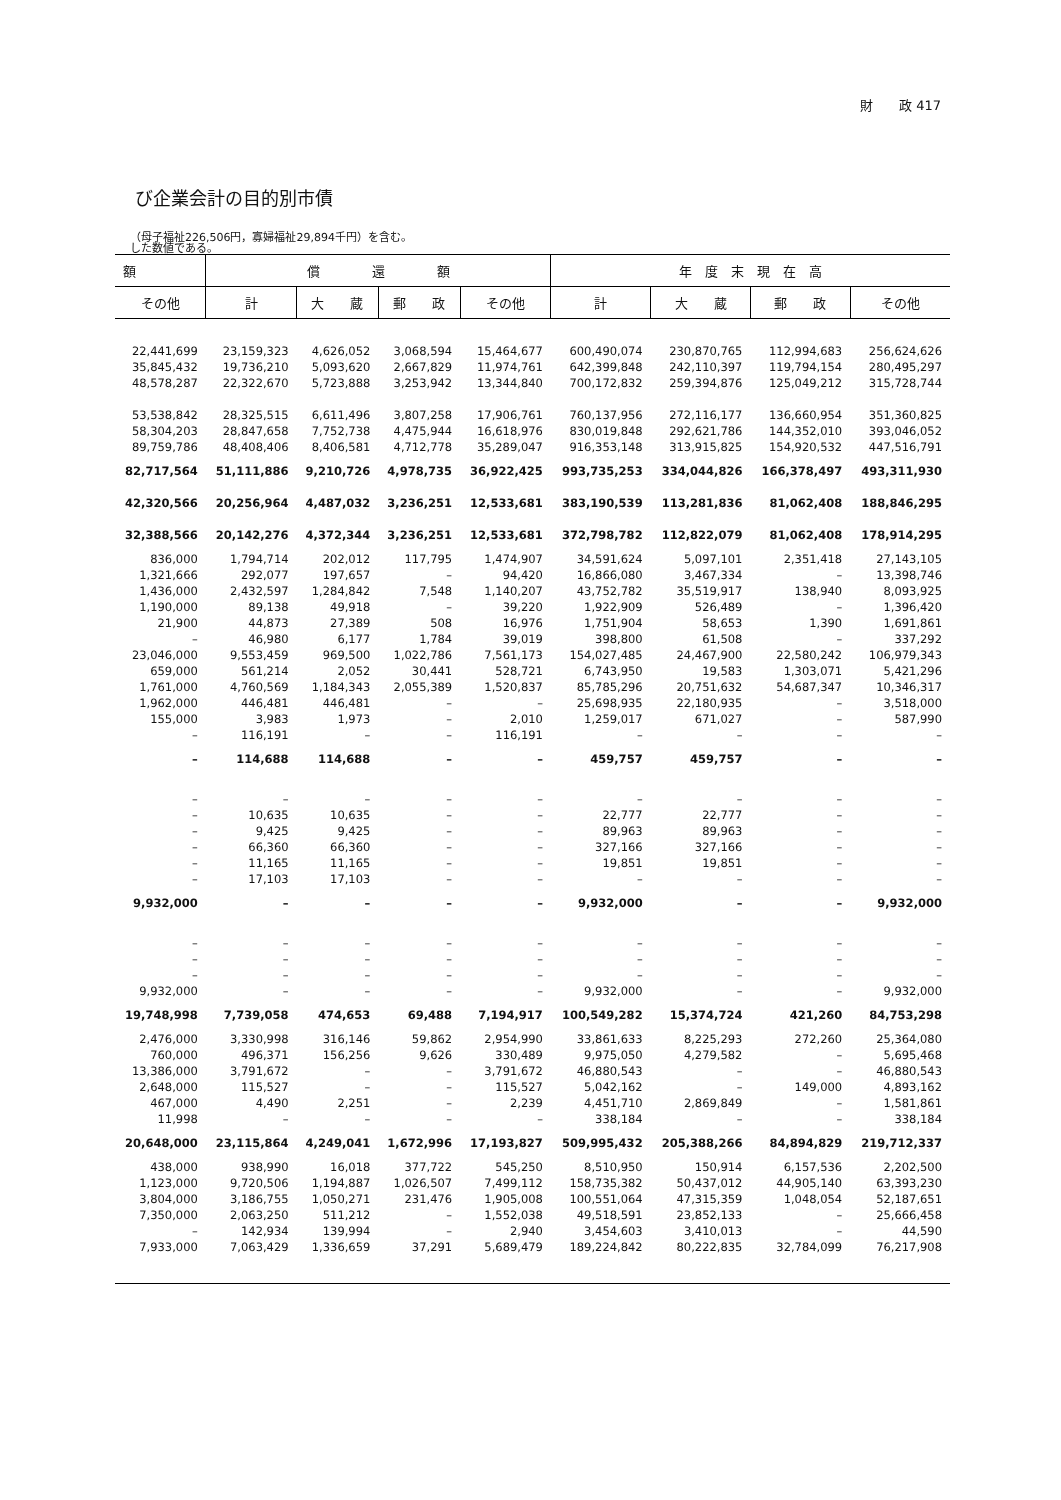財　　政 417
び企業会計の目的別市債
（母子福祉226,506円，寡婦福祉29,894千円）を含む。
した数値である。
| 額 | 償 還 額 | | | | 年 度 末 現 在 高 | | | |
| --- | --- | --- | --- | --- | --- | --- | --- | --- |
| その他 | 計 | 大 蔵 | 郵 政 | その他 | 計 | 大 蔵 | 郵 政 | その他 |
| 22,441,699 | 23,159,323 | 4,626,052 | 3,068,594 | 15,464,677 | 600,490,074 | 230,870,765 | 112,994,683 | 256,624,626 |
| 35,845,432 | 19,736,210 | 5,093,620 | 2,667,829 | 11,974,761 | 642,399,848 | 242,110,397 | 119,794,154 | 280,495,297 |
| 48,578,287 | 22,322,670 | 5,723,888 | 3,253,942 | 13,344,840 | 700,172,832 | 259,394,876 | 125,049,212 | 315,728,744 |
| 53,538,842 | 28,325,515 | 6,611,496 | 3,807,258 | 17,906,761 | 760,137,956 | 272,116,177 | 136,660,954 | 351,360,825 |
| 58,304,203 | 28,847,658 | 7,752,738 | 4,475,944 | 16,618,976 | 830,019,848 | 292,621,786 | 144,352,010 | 393,046,052 |
| 89,759,786 | 48,408,406 | 8,406,581 | 4,712,778 | 35,289,047 | 916,353,148 | 313,915,825 | 154,920,532 | 447,516,791 |
| 82,717,564 | 51,111,886 | 9,210,726 | 4,978,735 | 36,922,425 | 993,735,253 | 334,044,826 | 166,378,497 | 493,311,930 |
| 42,320,566 | 20,256,964 | 4,487,032 | 3,236,251 | 12,533,681 | 383,190,539 | 113,281,836 | 81,062,408 | 188,846,295 |
| 32,388,566 | 20,142,276 | 4,372,344 | 3,236,251 | 12,533,681 | 372,798,782 | 112,822,079 | 81,062,408 | 178,914,295 |
| 836,000 | 1,794,714 | 202,012 | 117,795 | 1,474,907 | 34,591,624 | 5,097,101 | 2,351,418 | 27,143,105 |
| 1,321,666 | 292,077 | 197,657 | – | 94,420 | 16,866,080 | 3,467,334 | – | 13,398,746 |
| 1,436,000 | 2,432,597 | 1,284,842 | 7,548 | 1,140,207 | 43,752,782 | 35,519,917 | 138,940 | 8,093,925 |
| 1,190,000 | 89,138 | 49,918 | – | 39,220 | 1,922,909 | 526,489 | – | 1,396,420 |
| 21,900 | 44,873 | 27,389 | 508 | 16,976 | 1,751,904 | 58,653 | 1,390 | 1,691,861 |
| – | 46,980 | 6,177 | 1,784 | 39,019 | 398,800 | 61,508 | – | 337,292 |
| 23,046,000 | 9,553,459 | 969,500 | 1,022,786 | 7,561,173 | 154,027,485 | 24,467,900 | 22,580,242 | 106,979,343 |
| 659,000 | 561,214 | 2,052 | 30,441 | 528,721 | 6,743,950 | 19,583 | 1,303,071 | 5,421,296 |
| 1,761,000 | 4,760,569 | 1,184,343 | 2,055,389 | 1,520,837 | 85,785,296 | 20,751,632 | 54,687,347 | 10,346,317 |
| 1,962,000 | 446,481 | 446,481 | – | – | 25,698,935 | 22,180,935 | – | 3,518,000 |
| 155,000 | 3,983 | 1,973 | – | 2,010 | 1,259,017 | 671,027 | – | 587,990 |
| – | 116,191 | – | – | 116,191 | – | – | – | – |
| – | 114,688 | 114,688 | – | – | 459,757 | 459,757 | – | – |
| – | – | – | – | – | – | – | – | – |
| – | 10,635 | 10,635 | – | – | 22,777 | 22,777 | – | – |
| – | 9,425 | 9,425 | – | – | 89,963 | 89,963 | – | – |
| – | 66,360 | 66,360 | – | – | 327,166 | 327,166 | – | – |
| – | 11,165 | 11,165 | – | – | 19,851 | 19,851 | – | – |
| – | 17,103 | 17,103 | – | – | – | – | – | – |
| 9,932,000 | – | – | – | – | 9,932,000 | – | – | 9,932,000 |
| – | – | – | – | – | – | – | – | – |
| – | – | – | – | – | – | – | – | – |
| – | – | – | – | – | – | – | – | – |
| 9,932,000 | – | – | – | – | 9,932,000 | – | – | 9,932,000 |
| 19,748,998 | 7,739,058 | 474,653 | 69,488 | 7,194,917 | 100,549,282 | 15,374,724 | 421,260 | 84,753,298 |
| 2,476,000 | 3,330,998 | 316,146 | 59,862 | 2,954,990 | 33,861,633 | 8,225,293 | 272,260 | 25,364,080 |
| 760,000 | 496,371 | 156,256 | 9,626 | 330,489 | 9,975,050 | 4,279,582 | – | 5,695,468 |
| 13,386,000 | 3,791,672 | – | – | 3,791,672 | 46,880,543 | – | – | 46,880,543 |
| 2,648,000 | 115,527 | – | – | 115,527 | 5,042,162 | – | 149,000 | 4,893,162 |
| 467,000 | 4,490 | 2,251 | – | 2,239 | 4,451,710 | 2,869,849 | – | 1,581,861 |
| 11,998 | – | – | – | – | 338,184 | – | – | 338,184 |
| 20,648,000 | 23,115,864 | 4,249,041 | 1,672,996 | 17,193,827 | 509,995,432 | 205,388,266 | 84,894,829 | 219,712,337 |
| 438,000 | 938,990 | 16,018 | 377,722 | 545,250 | 8,510,950 | 150,914 | 6,157,536 | 2,202,500 |
| 1,123,000 | 9,720,506 | 1,194,887 | 1,026,507 | 7,499,112 | 158,735,382 | 50,437,012 | 44,905,140 | 63,393,230 |
| 3,804,000 | 3,186,755 | 1,050,271 | 231,476 | 1,905,008 | 100,551,064 | 47,315,359 | 1,048,054 | 52,187,651 |
| 7,350,000 | 2,063,250 | 511,212 | – | 1,552,038 | 49,518,591 | 23,852,133 | – | 25,666,458 |
| – | 142,934 | 139,994 | – | 2,940 | 3,454,603 | 3,410,013 | – | 44,590 |
| 7,933,000 | 7,063,429 | 1,336,659 | 37,291 | 5,689,479 | 189,224,842 | 80,222,835 | 32,784,099 | 76,217,908 |